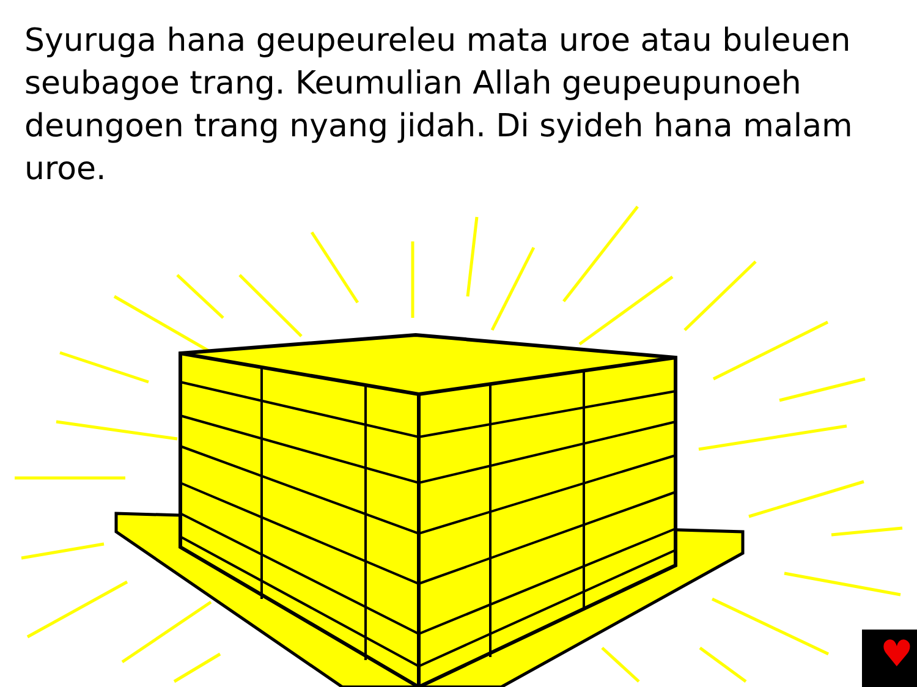Syuruga hana geupeureleu mata uroe atau buleuen seubagoe trang. Keumulian Allah geupeupunoeh deungoen trang nyang jidah. Di syideh hana malam uroe.
♥